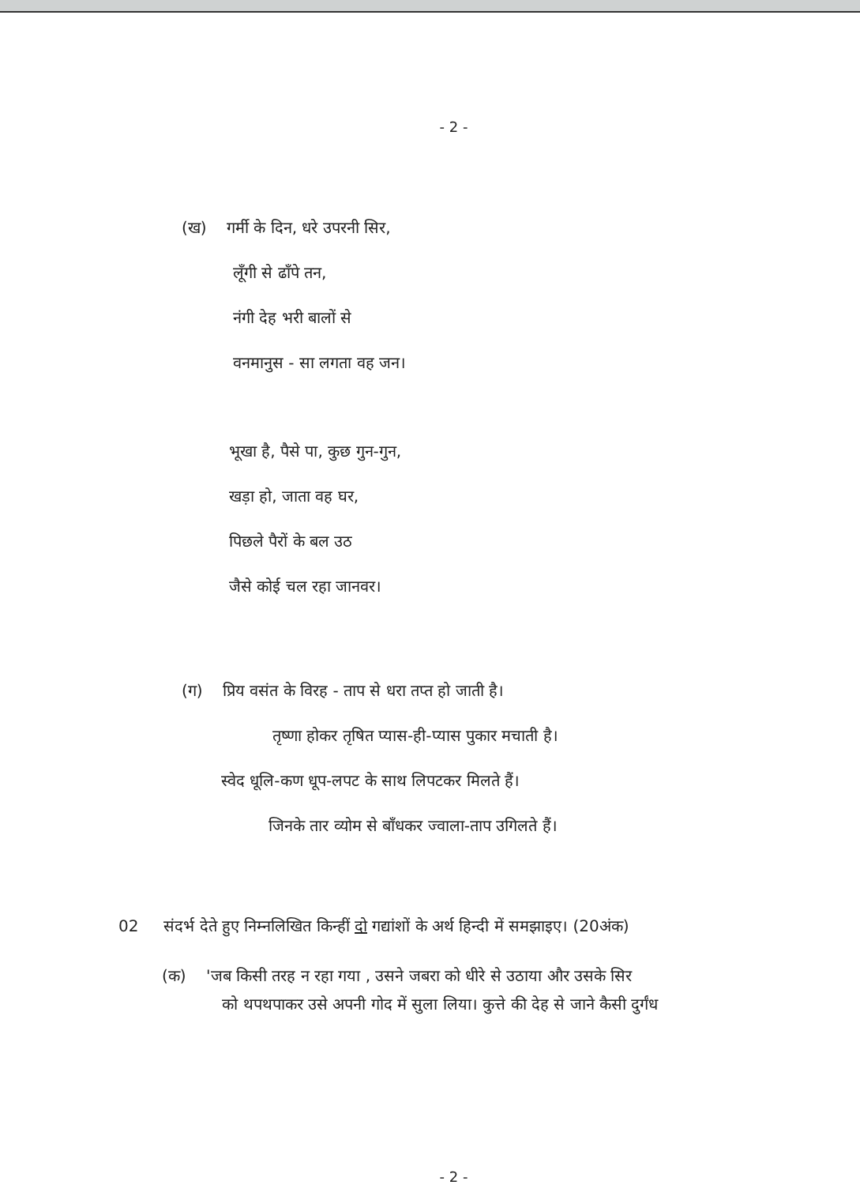- 2 -
(ख) गर्मी के दिन, धरे उपरनी सिर,
लूँगी से ढाँपे तन,
नंगी देह भरी बालों से
वनमानुस - सा लगता वह जन।
भूखा है, पैसे पा, कुछ गुन-गुन,
खड़ा हो, जाता वह घर,
पिछले पैरों के बल उठ
जैसे कोई चल रहा जानवर।
(ग) प्रिय वसंत के विरह - ताप से धरा तप्त हो जाती है।
तृष्णा होकर तृषित प्यास-ही-प्यास पुकार मचाती है।
स्वेद धूलि-कण धूप-लपट के साथ लिपटकर मिलते हैं।
जिनके तार व्योम से बाँधकर ज्वाला-ताप उगिलते हैं।
02 संदर्भ देते हुए निम्नलिखित किन्हीं दो गद्यांशों के अर्थ हिन्दी में समझाइए। (20अंक)
(क) 'जब किसी तरह न रहा गया , उसने जबरा को धीरे से उठाया और उसके सिर
को थपथपाकर उसे अपनी गोद में सुला लिया। कुत्ते की देह से जाने कैसी दुर्गंध
- 2 -